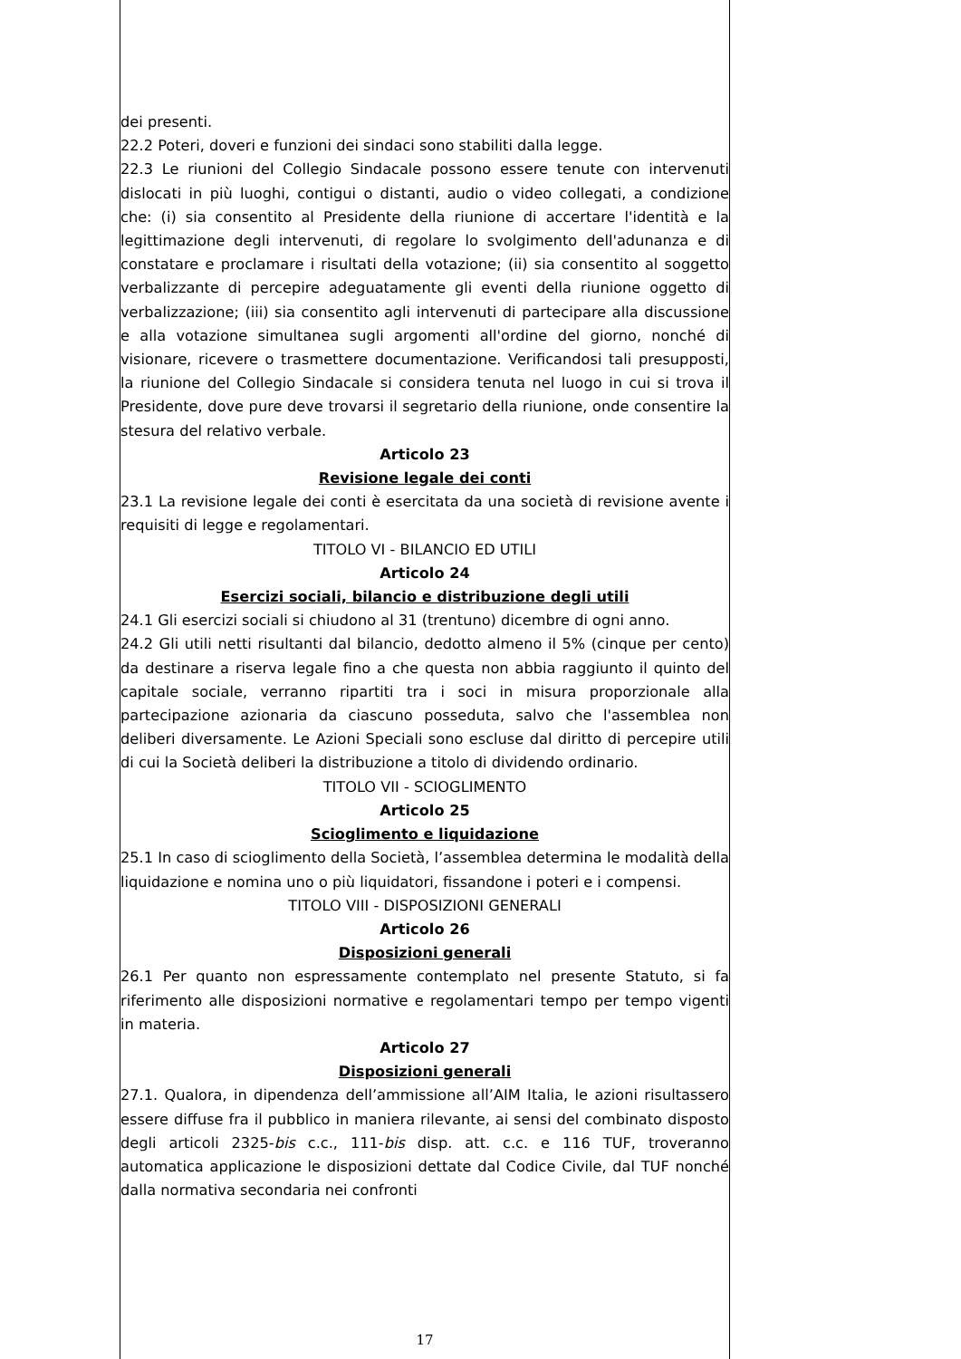dei presenti.
22.2 Poteri, doveri e funzioni dei sindaci sono stabiliti dalla legge.
22.3 Le riunioni del Collegio Sindacale possono essere tenute con intervenuti dislocati in più luoghi, contigui o distanti, audio o video collegati, a condizione che: (i) sia consentito al Presidente della riunione di accertare l'identità e la legittimazione degli intervenuti, di regolare lo svolgimento dell'adunanza e di constatare e proclamare i risultati della votazione; (ii) sia consentito al soggetto verbalizzante di percepire adeguatamente gli eventi della riunione oggetto di verbalizzazione; (iii) sia consentito agli intervenuti di partecipare alla discussione e alla votazione simultanea sugli argomenti all'ordine del giorno, nonché di visionare, ricevere o trasmettere documentazione. Verificandosi tali presupposti, la riunione del Collegio Sindacale si considera tenuta nel luogo in cui si trova il Presidente, dove pure deve trovarsi il segretario della riunione, onde consentire la stesura del relativo verbale.
Articolo 23
Revisione legale dei conti
23.1 La revisione legale dei conti è esercitata da una società di revisione avente i requisiti di legge e regolamentari.
TITOLO VI - BILANCIO ED UTILI
Articolo 24
Esercizi sociali, bilancio e distribuzione degli utili
24.1 Gli esercizi sociali si chiudono al 31 (trentuno) dicembre di ogni anno.
24.2 Gli utili netti risultanti dal bilancio, dedotto almeno il 5% (cinque per cento) da destinare a riserva legale fino a che questa non abbia raggiunto il quinto del capitale sociale, verranno ripartiti tra i soci in misura proporzionale alla partecipazione azionaria da ciascuno posseduta, salvo che l'assemblea non deliberi diversamente. Le Azioni Speciali sono escluse dal diritto di percepire utili di cui la Società deliberi la distribuzione a titolo di dividendo ordinario.
TITOLO VII - SCIOGLIMENTO
Articolo 25
Scioglimento e liquidazione
25.1 In caso di scioglimento della Società, l’assemblea determina le modalità della liquidazione e nomina uno o più liquidatori, fissandone i poteri e i compensi.
TITOLO VIII - DISPOSIZIONI GENERALI
Articolo 26
Disposizioni generali
26.1 Per quanto non espressamente contemplato nel presente Statuto, si fa riferimento alle disposizioni normative e regolamentari tempo per tempo vigenti in materia.
Articolo 27
Disposizioni generali
27.1. Qualora, in dipendenza dell’ammissione all’AIM Italia, le azioni risultassero essere diffuse fra il pubblico in maniera rilevante, ai sensi del combinato disposto degli articoli 2325-bis c.c., 111-bis disp. att. c.c. e 116 TUF, troveranno automatica applicazione le disposizioni dettate dal Codice Civile, dal TUF nonché dalla normativa secondaria nei confronti
17